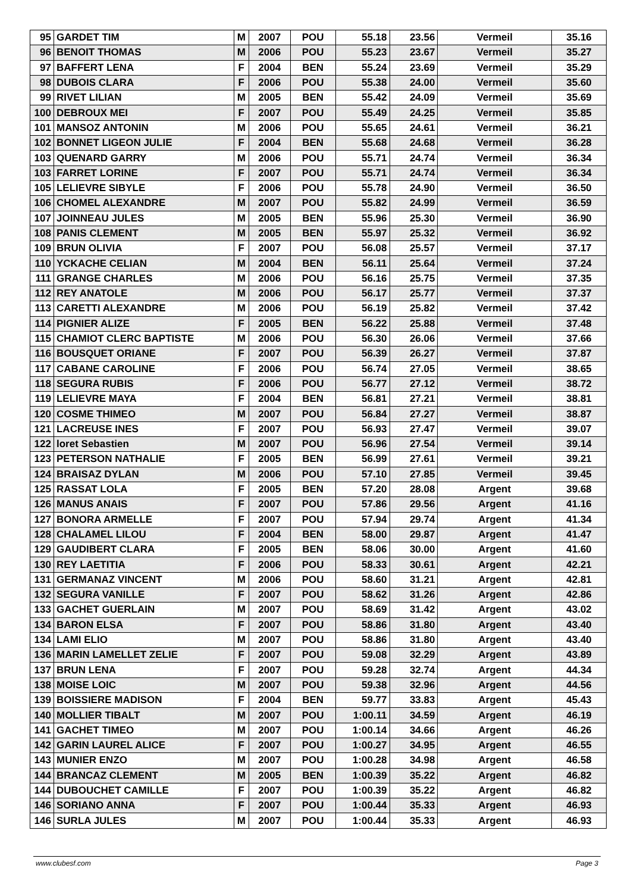| 95 | GARDET TIM | M | 2007 | POU | 55.18 | 23.56 | Vermeil | 35.16 |
| 96 | BENOIT THOMAS | M | 2006 | POU | 55.23 | 23.67 | Vermeil | 35.27 |
| 97 | BAFFERT LENA | F | 2004 | BEN | 55.24 | 23.69 | Vermeil | 35.29 |
| 98 | DUBOIS CLARA | F | 2006 | POU | 55.38 | 24.00 | Vermeil | 35.60 |
| 99 | RIVET LILIAN | M | 2005 | BEN | 55.42 | 24.09 | Vermeil | 35.69 |
| 100 | DEBROUX MEI | F | 2007 | POU | 55.49 | 24.25 | Vermeil | 35.85 |
| 101 | MANSOZ ANTONIN | M | 2006 | POU | 55.65 | 24.61 | Vermeil | 36.21 |
| 102 | BONNET LIGEON JULIE | F | 2004 | BEN | 55.68 | 24.68 | Vermeil | 36.28 |
| 103 | QUENARD GARRY | M | 2006 | POU | 55.71 | 24.74 | Vermeil | 36.34 |
| 103 | FARRET LORINE | F | 2007 | POU | 55.71 | 24.74 | Vermeil | 36.34 |
| 105 | LELIEVRE SIBYLE | F | 2006 | POU | 55.78 | 24.90 | Vermeil | 36.50 |
| 106 | CHOMEL ALEXANDRE | M | 2007 | POU | 55.82 | 24.99 | Vermeil | 36.59 |
| 107 | JOINNEAU JULES | M | 2005 | BEN | 55.96 | 25.30 | Vermeil | 36.90 |
| 108 | PANIS CLEMENT | M | 2005 | BEN | 55.97 | 25.32 | Vermeil | 36.92 |
| 109 | BRUN OLIVIA | F | 2007 | POU | 56.08 | 25.57 | Vermeil | 37.17 |
| 110 | YCKACHE CELIAN | M | 2004 | BEN | 56.11 | 25.64 | Vermeil | 37.24 |
| 111 | GRANGE CHARLES | M | 2006 | POU | 56.16 | 25.75 | Vermeil | 37.35 |
| 112 | REY ANATOLE | M | 2006 | POU | 56.17 | 25.77 | Vermeil | 37.37 |
| 113 | CARETTI ALEXANDRE | M | 2006 | POU | 56.19 | 25.82 | Vermeil | 37.42 |
| 114 | PIGNIER ALIZE | F | 2005 | BEN | 56.22 | 25.88 | Vermeil | 37.48 |
| 115 | CHAMIOT CLERC BAPTISTE | M | 2006 | POU | 56.30 | 26.06 | Vermeil | 37.66 |
| 116 | BOUSQUET ORIANE | F | 2007 | POU | 56.39 | 26.27 | Vermeil | 37.87 |
| 117 | CABANE CAROLINE | F | 2006 | POU | 56.74 | 27.05 | Vermeil | 38.65 |
| 118 | SEGURA RUBIS | F | 2006 | POU | 56.77 | 27.12 | Vermeil | 38.72 |
| 119 | LELIEVRE MAYA | F | 2004 | BEN | 56.81 | 27.21 | Vermeil | 38.81 |
| 120 | COSME THIMEO | M | 2007 | POU | 56.84 | 27.27 | Vermeil | 38.87 |
| 121 | LACREUSE INES | F | 2007 | POU | 56.93 | 27.47 | Vermeil | 39.07 |
| 122 | loret Sebastien | M | 2007 | POU | 56.96 | 27.54 | Vermeil | 39.14 |
| 123 | PETERSON NATHALIE | F | 2005 | BEN | 56.99 | 27.61 | Vermeil | 39.21 |
| 124 | BRAISAZ DYLAN | M | 2006 | POU | 57.10 | 27.85 | Vermeil | 39.45 |
| 125 | RASSAT LOLA | F | 2005 | BEN | 57.20 | 28.08 | Argent | 39.68 |
| 126 | MANUS ANAIS | F | 2007 | POU | 57.86 | 29.56 | Argent | 41.16 |
| 127 | BONORA ARMELLE | F | 2007 | POU | 57.94 | 29.74 | Argent | 41.34 |
| 128 | CHALAMEL LILOU | F | 2004 | BEN | 58.00 | 29.87 | Argent | 41.47 |
| 129 | GAUDIBERT CLARA | F | 2005 | BEN | 58.06 | 30.00 | Argent | 41.60 |
| 130 | REY LAETITIA | F | 2006 | POU | 58.33 | 30.61 | Argent | 42.21 |
| 131 | GERMANAZ VINCENT | M | 2006 | POU | 58.60 | 31.21 | Argent | 42.81 |
| 132 | SEGURA VANILLE | F | 2007 | POU | 58.62 | 31.26 | Argent | 42.86 |
| 133 | GACHET GUERLAIN | M | 2007 | POU | 58.69 | 31.42 | Argent | 43.02 |
| 134 | BARON ELSA | F | 2007 | POU | 58.86 | 31.80 | Argent | 43.40 |
| 134 | LAMI ELIO | M | 2007 | POU | 58.86 | 31.80 | Argent | 43.40 |
| 136 | MARIN LAMELLET ZELIE | F | 2007 | POU | 59.08 | 32.29 | Argent | 43.89 |
| 137 | BRUN LENA | F | 2007 | POU | 59.28 | 32.74 | Argent | 44.34 |
| 138 | MOISE LOIC | M | 2007 | POU | 59.38 | 32.96 | Argent | 44.56 |
| 139 | BOISSIERE MADISON | F | 2004 | BEN | 59.77 | 33.83 | Argent | 45.43 |
| 140 | MOLLIER TIBALT | M | 2007 | POU | 1:00.11 | 34.59 | Argent | 46.19 |
| 141 | GACHET TIMEO | M | 2007 | POU | 1:00.14 | 34.66 | Argent | 46.26 |
| 142 | GARIN LAUREL ALICE | F | 2007 | POU | 1:00.27 | 34.95 | Argent | 46.55 |
| 143 | MUNIER ENZO | M | 2007 | POU | 1:00.28 | 34.98 | Argent | 46.58 |
| 144 | BRANCAZ CLEMENT | M | 2005 | BEN | 1:00.39 | 35.22 | Argent | 46.82 |
| 144 | DUBOUCHET CAMILLE | F | 2007 | POU | 1:00.39 | 35.22 | Argent | 46.82 |
| 146 | SORIANO ANNA | F | 2007 | POU | 1:00.44 | 35.33 | Argent | 46.93 |
| 146 | SURLA JULES | M | 2007 | POU | 1:00.44 | 35.33 | Argent | 46.93 |
www.clubesf.com Page 3